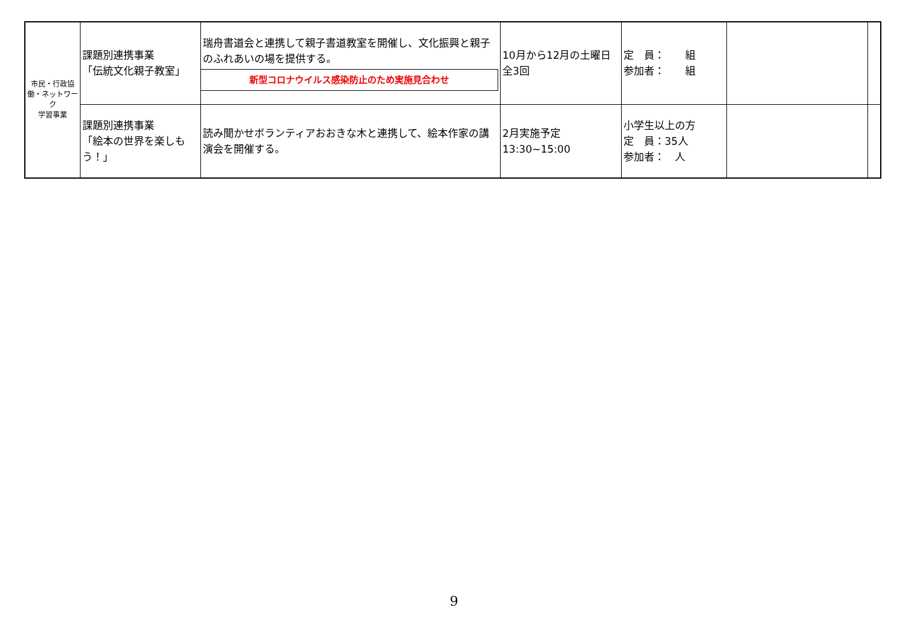| 市民・行政協働・ネットワーク 学習事業 | 課題別連携事業 「伝統文化親子教室」 | 瑞舟書道会と連携して親子書道教室を開催し、文化振興と親子のふれあいの場を提供する。 新型コロナウイルス感染防止のため実施見合わせ | 10月から12月の土曜日 全3回 | 定 員： 組 参加者： 組 | | |
| | 課題別連携事業 「絵本の世界を楽しもう！」 | 読み聞かせボランティアおおきな木と連携して、絵本作家の講演会を開催する。 | 2月実施予定 13:30~15:00 | 小学生以上の方 定 員：35人 参加者： 人 | | |
9